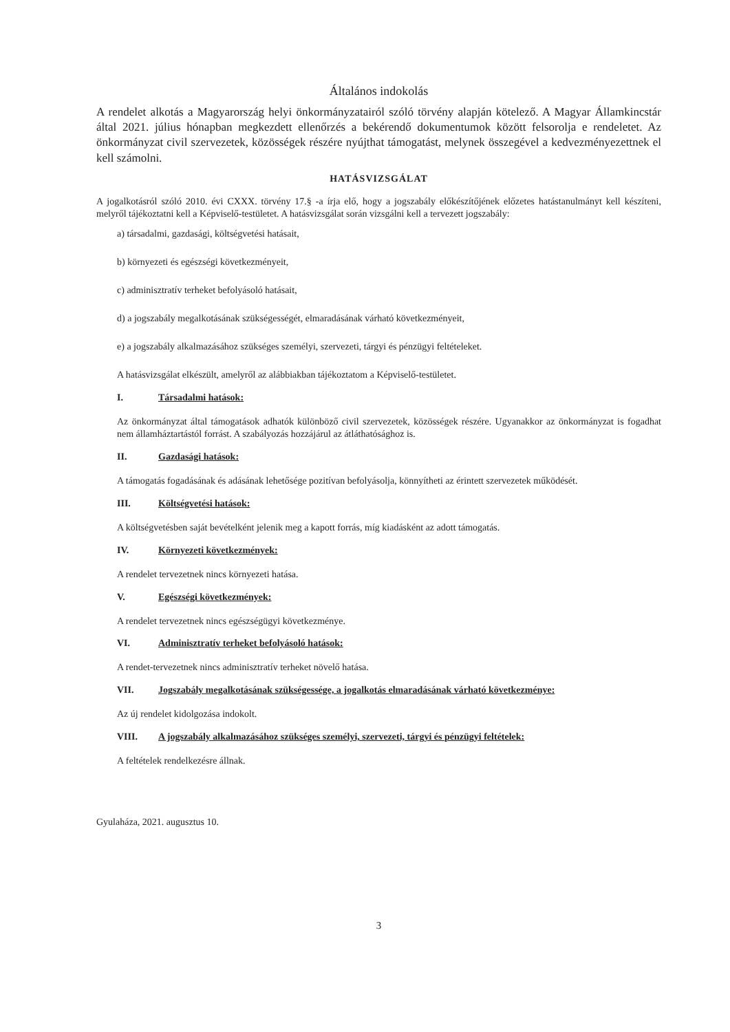Általános indokolás
A rendelet alkotás a Magyarország helyi önkormányzatairól szóló törvény alapján kötelező. A Magyar Államkincstár által 2021. július hónapban megkezdett ellenőrzés a bekérendő dokumentumok között felsorolja e rendeletet. Az önkormányzat civil szervezetek, közösségek részére nyújthat támogatást, melynek összegével a kedvezményezettnek el kell számolni.
HATÁSVIZSGÁLAT
A jogalkotásról szóló 2010. évi CXXX. törvény 17.§ -a írja elő, hogy a jogszabály előkészítőjének előzetes hatástanulmányt kell készíteni, melyről tájékoztatni kell a Képviselő-testületet. A hatásvizsgálat során vizsgálni kell a tervezett jogszabály:
a) társadalmi, gazdasági, költségvetési hatásait,
b) környezeti és egészségi következményeit,
c) adminisztratív terheket befolyásoló hatásait,
d) a jogszabály megalkotásának szükségességét, elmaradásának várható következményeit,
e) a jogszabály alkalmazásához szükséges személyi, szervezeti, tárgyi és pénzügyi feltételeket.
A hatásvizsgálat elkészült, amelyről az alábbiakban tájékoztatom a Képviselő-testületet.
I. Társadalmi hatások:
Az önkormányzat által támogatások adhatók különböző civil szervezetek, közösségek részére. Ugyanakkor az önkormányzat is fogadhat nem államháztartástól forrást. A szabályozás hozzájárul az átláthatósághoz is.
II. Gazdasági hatások:
A támogatás fogadásának és adásának lehetősége pozitívan befolyásolja, könnyítheti az érintett szervezetek működését.
III. Költségvetési hatások:
A költségvetésben saját bevételként jelenik meg a kapott forrás, míg kiadásként az adott támogatás.
IV. Környezeti következmények:
A rendelet tervezetnek nincs környezeti hatása.
V. Egészségi következmények:
A rendelet tervezetnek nincs egészségügyi következménye.
VI. Adminisztratív terheket befolyásoló hatások:
A rendet-tervezetnek nincs adminisztratív terheket növelő hatása.
VII. Jogszabály megalkotásának szükségessége, a jogalkotás elmaradásának várható következménye:
Az új rendelet kidolgozása indokolt.
VIII. A jogszabály alkalmazásához szükséges személyi, szervezeti, tárgyi és pénzügyi feltételek:
A feltételek rendelkezésre állnak.
Gyulaháza, 2021. augusztus 10.
3